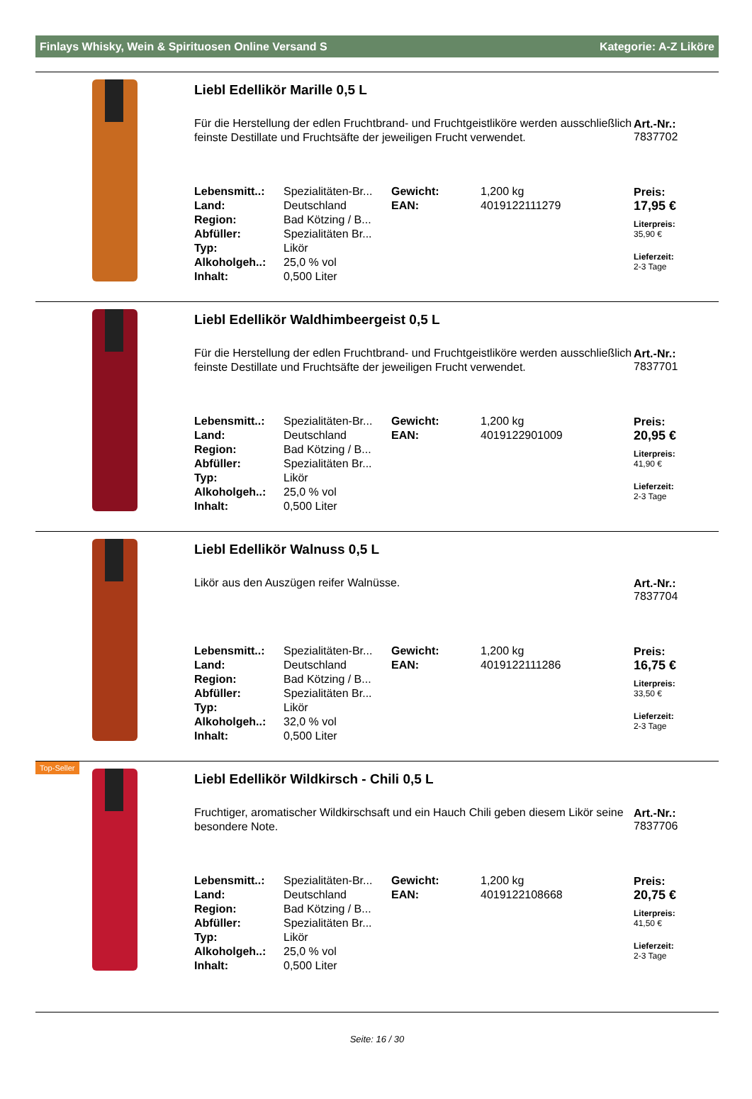Finlays Whisky, Wein & Spirituosen Online Versand S Kategorie: A-Z Liköre
Liebl Edellikör Marille 0,5 L
Für die Herstellung der edlen Fruchtbrand- und Fruchtgeistliköre werden ausschließlich feinste Destillate und Fruchtsäfte der jeweiligen Frucht verwendet.
| Lebensmitt..: | Spezialitäten-Br... | Gewicht: | 1,200 kg |
| Land: | Deutschland | EAN: | 4019122111279 |
| Region: | Bad Kötzing / B... | | |
| Abfüller: | Spezialitäten Br... | | |
| Typ: | Likör | | |
| Alkoholgeh..: | 25,0 % vol | | |
| Inhalt: | 0,500 Liter | | |
Art.-Nr.:
7837702
Preis:
17,95 €
Literpreis:
35,90 €
Lieferzeit:
2-3 Tage
Liebl Edellikör Waldhimbeergeist 0,5 L
Für die Herstellung der edlen Fruchtbrand- und Fruchtgeistliköre werden ausschließlich feinste Destillate und Fruchtsäfte der jeweiligen Frucht verwendet.
| Lebensmitt..: | Spezialitäten-Br... | Gewicht: | 1,200 kg |
| Land: | Deutschland | EAN: | 4019122901009 |
| Region: | Bad Kötzing / B... | | |
| Abfüller: | Spezialitäten Br... | | |
| Typ: | Likör | | |
| Alkoholgeh..: | 25,0 % vol | | |
| Inhalt: | 0,500 Liter | | |
Art.-Nr.:
7837701
Preis:
20,95 €
Literpreis:
41,90 €
Lieferzeit:
2-3 Tage
Liebl Edellikör Walnuss 0,5 L
Likör aus den Auszügen reifer Walnüsse.
| Lebensmitt..: | Spezialitäten-Br... | Gewicht: | 1,200 kg |
| Land: | Deutschland | EAN: | 4019122111286 |
| Region: | Bad Kötzing / B... | | |
| Abfüller: | Spezialitäten Br... | | |
| Typ: | Likör | | |
| Alkoholgeh..: | 32,0 % vol | | |
| Inhalt: | 0,500 Liter | | |
Art.-Nr.:
7837704
Preis:
16,75 €
Literpreis:
33,50 €
Lieferzeit:
2-3 Tage
Top-Seller
Liebl Edellikör Wildkirsch - Chili 0,5 L
Fruchtiger, aromatischer Wildkirschsaft und ein Hauch Chili geben diesem Likör seine besondere Note.
| Lebensmitt..: | Spezialitäten-Br... | Gewicht: | 1,200 kg |
| Land: | Deutschland | EAN: | 4019122108668 |
| Region: | Bad Kötzing / B... | | |
| Abfüller: | Spezialitäten Br... | | |
| Typ: | Likör | | |
| Alkoholgeh..: | 25,0 % vol | | |
| Inhalt: | 0,500 Liter | | |
Art.-Nr.:
7837706
Preis:
20,75 €
Literpreis:
41,50 €
Lieferzeit:
2-3 Tage
Seite: 16 / 30